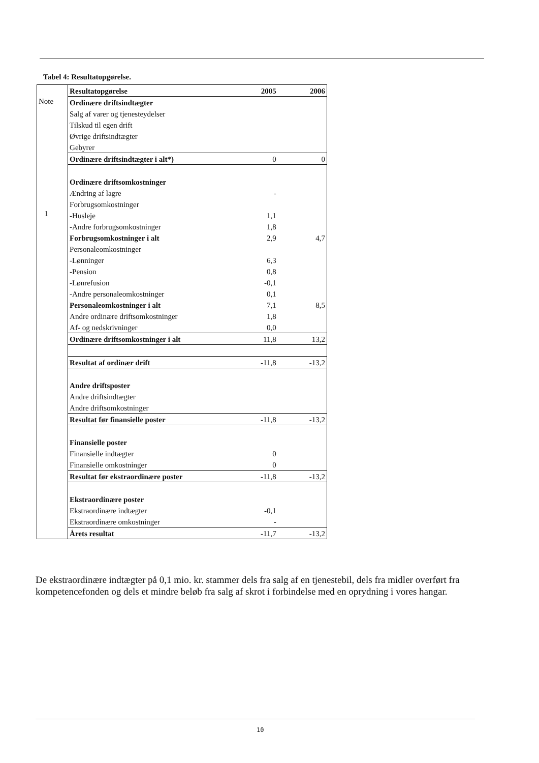Tabel 4: Resultatopgørelse.
| | Resultatopgørelse | 2005 | 2006 |
| Note 1 | Ordinære driftsindtægter | | |
| | Salg af varer og tjenesteydelser | | |
| | Tilskud til egen drift | | |
| | Øvrige driftsindtægter | | |
| | Gebyrer | | |
| | Ordinære driftsindtægter i alt*) | 0 | 0 |
| | Ordinære driftsomkostninger | | |
| | Ændring af lagre | - | |
| | Forbrugsomkostninger | | |
| | -Husleje | 1,1 | |
| | -Andre forbrugsomkostninger | 1,8 | |
| | Forbrugsomkostninger i alt | 2,9 | 4,7 |
| | Personaleomkostninger | | |
| | -Lønninger | 6,3 | |
| | -Pension | 0,8 | |
| | -Lønrefusion | -0,1 | |
| | -Andre personaleomkostninger | 0,1 | |
| | Personaleomkostninger i alt | 7,1 | 8,5 |
| | Andre ordinære driftsomkostninger | 1,8 | |
| | Af- og nedskrivninger | 0,0 | |
| | Ordinære driftsomkostninger i alt | 11,8 | 13,2 |
| | Resultat af ordinær drift | -11,8 | -13,2 |
| | Andre driftsposter | | |
| | Andre driftsindtægter | | |
| | Andre driftsomkostninger | | |
| | Resultat før finansielle poster | -11,8 | -13,2 |
| | Finansielle poster | | |
| | Finansielle indtægter | 0 | |
| | Finansielle omkostninger | 0 | |
| | Resultat før ekstraordinære poster | -11,8 | -13,2 |
| | Ekstraordinære poster | | |
| | Ekstraordinære indtægter | -0,1 | |
| | Ekstraordinære omkostninger | - | |
| | Årets resultat | -11,7 | -13,2 |
De ekstraordinære indtægter på 0,1 mio. kr. stammer dels fra salg af en tjenestebil, dels fra midler overført fra kompetencefonden og dels et mindre beløb fra salg af skrot i forbindelse med en oprydning i vores hangar.
10